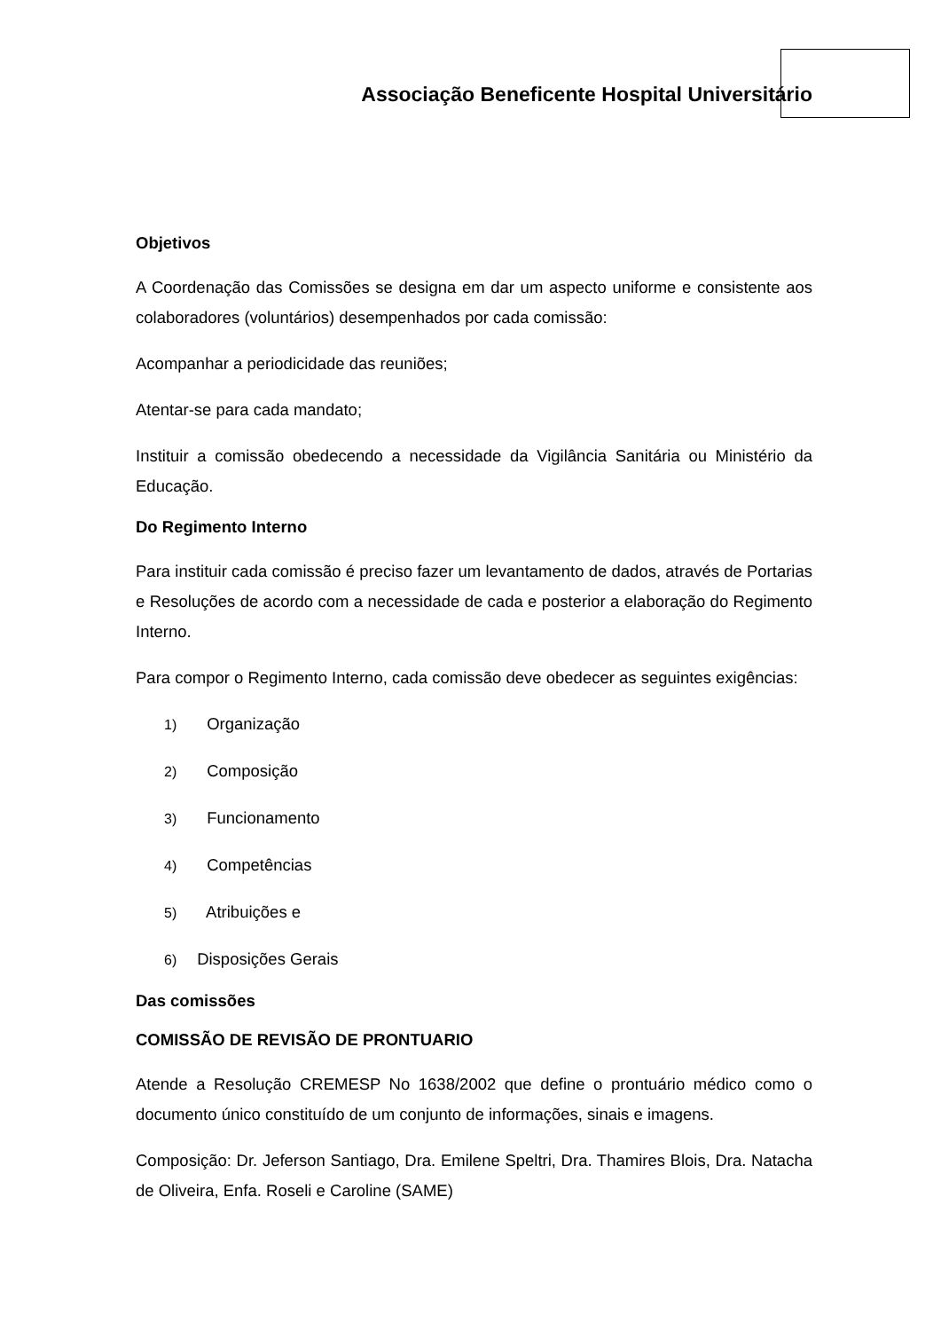Associação Beneficente Hospital Universitário
Objetivos
A Coordenação das Comissões se designa em dar um aspecto uniforme e consistente aos colaboradores (voluntários) desempenhados por cada comissão:
Acompanhar a periodicidade das reuniões;
Atentar-se para cada mandato;
Instituir a comissão obedecendo a necessidade da Vigilância Sanitária ou Ministério da Educação.
Do Regimento Interno
Para instituir cada comissão é preciso fazer um levantamento de dados, através de Portarias e Resoluções de acordo com a necessidade de cada e posterior a elaboração do Regimento Interno.
Para compor o Regimento Interno, cada comissão deve obedecer as seguintes exigências:
1) Organização
2) Composição
3) Funcionamento
4) Competências
5) Atribuições e
6) Disposições Gerais
Das comissões
COMISSÃO DE REVISÃO DE PRONTUARIO
Atende a Resolução CREMESP No 1638/2002 que define o prontuário médico como o documento único constituído de um conjunto de informações, sinais e imagens.
Composição: Dr. Jeferson Santiago, Dra. Emilene Speltri, Dra. Thamires Blois, Dra. Natacha de Oliveira, Enfa. Roseli e Caroline (SAME)